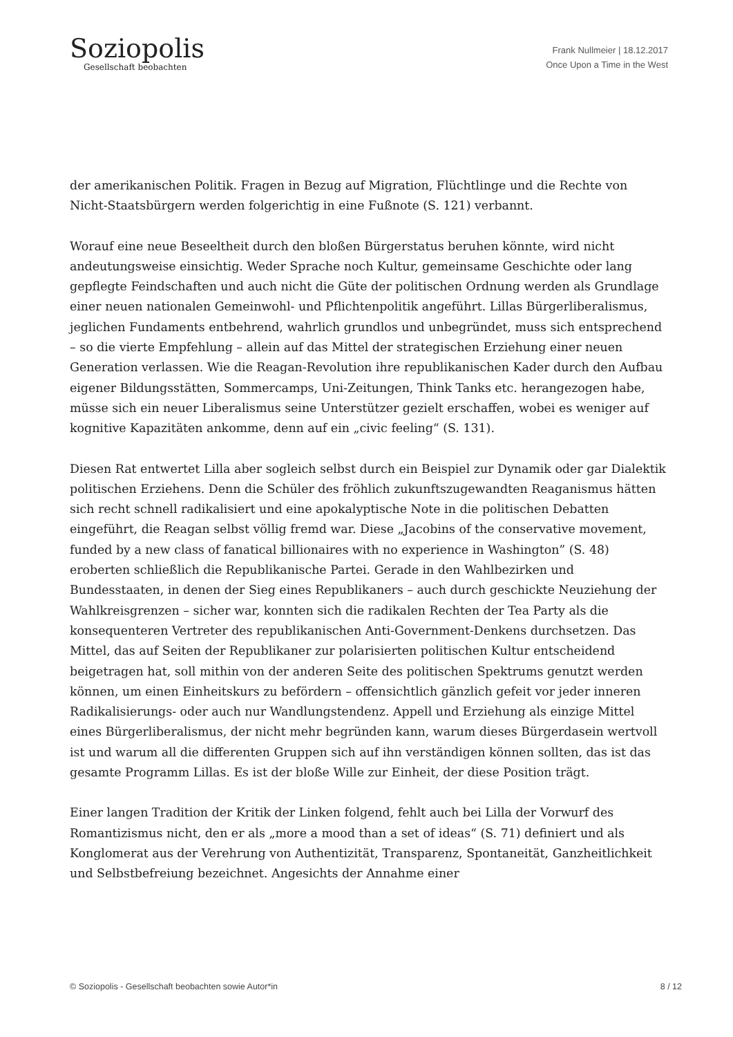Soziopolis
Gesellschaft beobachten
Frank Nullmeier | 18.12.2017
Once Upon a Time in the West
der amerikanischen Politik. Fragen in Bezug auf Migration, Flüchtlinge und die Rechte von Nicht-Staatsbürgern werden folgerichtig in eine Fußnote (S. 121) verbannt.
Worauf eine neue Beseeltheit durch den bloßen Bürgerstatus beruhen könnte, wird nicht andeutungsweise einsichtig. Weder Sprache noch Kultur, gemeinsame Geschichte oder lang gepflegte Feindschaften und auch nicht die Güte der politischen Ordnung werden als Grundlage einer neuen nationalen Gemeinwohl- und Pflichtenpolitik angeführt. Lillas Bürgerliberalismus, jeglichen Fundaments entbehrend, wahrlich grundlos und unbegründet, muss sich entsprechend – so die vierte Empfehlung – allein auf das Mittel der strategischen Erziehung einer neuen Generation verlassen. Wie die Reagan-Revolution ihre republikanischen Kader durch den Aufbau eigener Bildungsstätten, Sommercamps, Uni-Zeitungen, Think Tanks etc. herangezogen habe, müsse sich ein neuer Liberalismus seine Unterstützer gezielt erschaffen, wobei es weniger auf kognitive Kapazitäten ankomme, denn auf ein „civic feeling“ (S. 131).
Diesen Rat entwertet Lilla aber sogleich selbst durch ein Beispiel zur Dynamik oder gar Dialektik politischen Erziehens. Denn die Schüler des fröhlich zukunftszugewandten Reaganismus hätten sich recht schnell radikalisiert und eine apokalyptische Note in die politischen Debatten eingeführt, die Reagan selbst völlig fremd war. Diese „Jacobins of the conservative movement, funded by a new class of fanatical billionaires with no experience in Washington” (S. 48) eroberten schließlich die Republikanische Partei. Gerade in den Wahlbezirken und Bundesstaaten, in denen der Sieg eines Republikaners – auch durch geschickte Neuziehung der Wahlkreisgrenzen – sicher war, konnten sich die radikalen Rechten der Tea Party als die konsequenteren Vertreter des republikanischen Anti-Government-Denkens durchsetzen. Das Mittel, das auf Seiten der Republikaner zur polarisierten politischen Kultur entscheidend beigetragen hat, soll mithin von der anderen Seite des politischen Spektrums genutzt werden können, um einen Einheitskurs zu befördern – offensichtlich gänzlich gefeit vor jeder inneren Radikalisierungs- oder auch nur Wandlungstendenz. Appell und Erziehung als einzige Mittel eines Bürgerliberalismus, der nicht mehr begründen kann, warum dieses Bürgerdasein wertvoll ist und warum all die differenten Gruppen sich auf ihn verständigen können sollten, das ist das gesamte Programm Lillas. Es ist der bloße Wille zur Einheit, der diese Position trägt.
Einer langen Tradition der Kritik der Linken folgend, fehlt auch bei Lilla der Vorwurf des Romantizismus nicht, den er als „more a mood than a set of ideas“ (S. 71) definiert und als Konglomerat aus der Verehrung von Authentizität, Transparenz, Spontaneität, Ganzheitlichkeit und Selbstbefreiung bezeichnet. Angesichts der Annahme einer
© Soziopolis - Gesellschaft beobachten sowie Autor*in 8 / 12